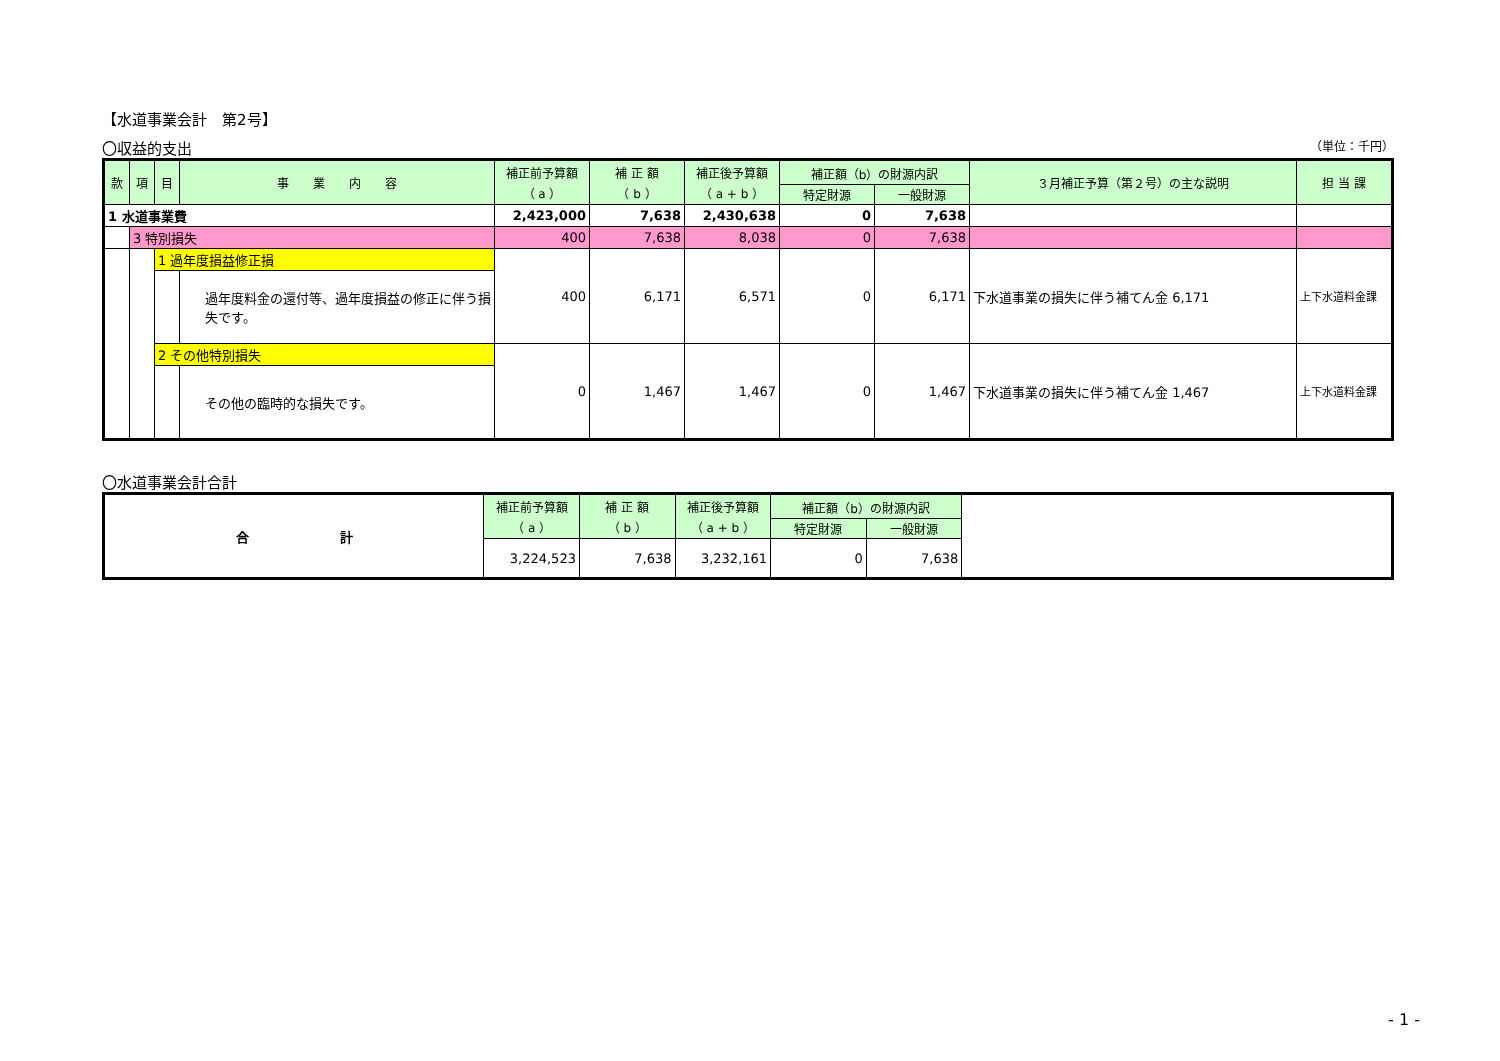【水道事業会計　第2号】
〇収益的支出 （単位：千円）
| 款 | 項 | 目 | 事 業 内 容 | 補正前予算額 （ a ） | 補 正 額 （ b ） | 補正後予算額 （ a + b ） | 補正額（b）の財源内訳 | | ３月補正予算（第２号）の主な説明 | 担 当 課 |
| --- | --- | --- | --- | --- | --- | --- | --- | --- | --- | --- |
| | | | | | | | 特定財源 | 一般財源 | | |
| 1 水道事業費 | | | | 2,423,000 | 7,638 | 2,430,638 | 0 | 7,638 | | |
| | 3 特別損失 | | | 400 | 7,638 | 8,038 | 0 | 7,638 | | |
| | | 1 過年度損益修正損 | | 400 | 6,171 | 6,571 | 0 | 6,171 | 下水道事業の損失に伴う補てん金 6,171 | 上下水道料金課 |
| | | | 過年度料金の還付等、過年度損益の修正に伴う損失です。 | | | | | | | |
| | | 2 その他特別損失 | | 0 | 1,467 | 1,467 | 0 | 1,467 | 下水道事業の損失に伴う補てん金 1,467 | 上下水道料金課 |
| | | | その他の臨時的な損失です。 | | | | | | | |
〇水道事業会計合計
| 合 計 | 補正前予算額 （ a ） | 補 正 額 （ b ） | 補正後予算額 （ a + b ） | 補正額（b）の財源内訳 | | |
| | | | | 特定財源 | 一般財源 | |
| | 3,224,523 | 7,638 | 3,232,161 | 0 | 7,638 | |
- 1 -